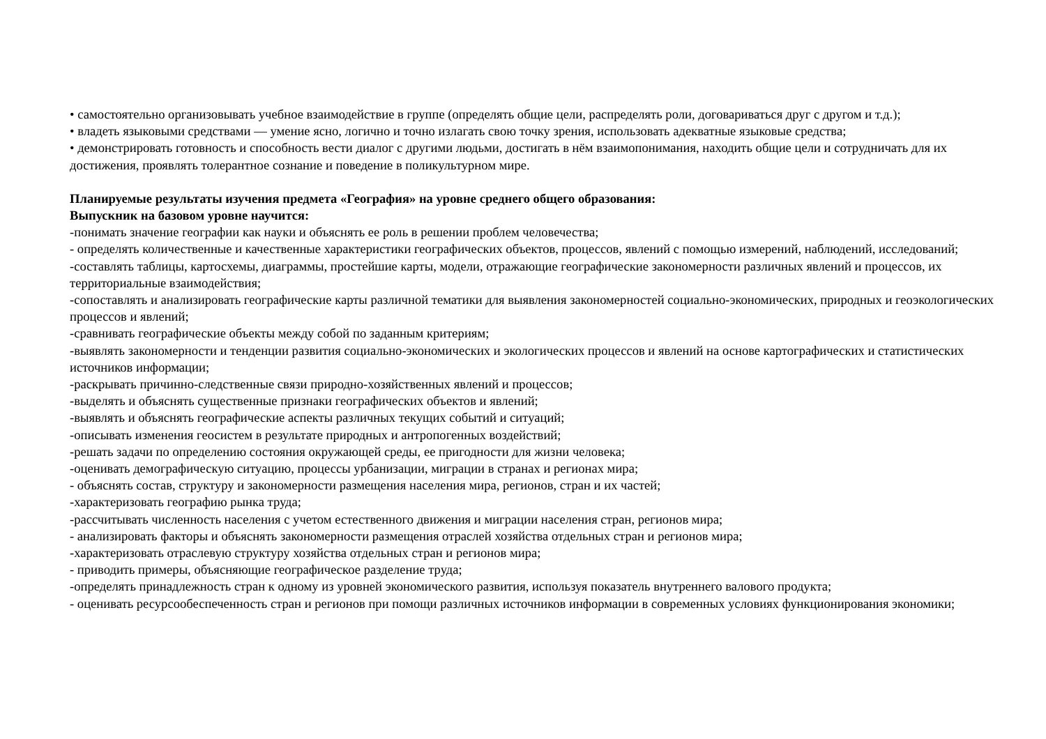• самостоятельно организовывать учебное взаимодействие в группе (определять общие цели, распределять роли, договариваться друг с другом и т.д.);
• владеть языковыми средствами — умение ясно, логично и точно излагать свою точку зрения, использовать адекватные языковые средства;
• демонстрировать готовность и способность вести диалог с другими людьми, достигать в нём взаимопонимания, находить общие цели и сотрудничать для их достижения, проявлять толерантное сознание и поведение в поликультурном мире.
Планируемые результаты изучения предмета «География» на уровне среднего общего образования:
Выпускник на базовом уровне научится:
-понимать значение географии как науки и объяснять ее роль в решении проблем человечества;
- определять количественные и качественные характеристики географических объектов, процессов, явлений с помощью измерений, наблюдений, исследований;
-составлять таблицы, картосхемы, диаграммы, простейшие карты, модели, отражающие географические закономерности различных явлений и процессов, их территориальные взаимодействия;
-сопоставлять и анализировать географические карты различной тематики для выявления закономерностей социально-экономических, природных и геоэкологических процессов и явлений;
-сравнивать географические объекты между собой по заданным критериям;
-выявлять закономерности и тенденции развития социально-экономических и экологических процессов и явлений на основе картографических и статистических источников информации;
-раскрывать причинно-следственные связи природно-хозяйственных явлений и процессов;
-выделять и объяснять существенные признаки географических объектов и явлений;
-выявлять и объяснять географические аспекты различных текущих событий и ситуаций;
-описывать изменения геосистем в результате природных и антропогенных воздействий;
-решать задачи по определению состояния окружающей среды, ее пригодности для жизни человека;
-оценивать демографическую ситуацию, процессы урбанизации, миграции в странах и регионах мира;
- объяснять состав, структуру и закономерности размещения населения мира, регионов, стран и их частей;
-характеризовать географию рынка труда;
-рассчитывать численность населения с учетом естественного движения и миграции населения стран, регионов мира;
- анализировать факторы и объяснять закономерности размещения отраслей хозяйства отдельных стран и регионов мира;
-характеризовать отраслевую структуру хозяйства отдельных стран и регионов мира;
- приводить примеры, объясняющие географическое разделение труда;
-определять принадлежность стран к одному из уровней экономического развития, используя показатель внутреннего валового продукта;
- оценивать ресурсообеспеченность стран и регионов при помощи различных источников информации в современных условиях функционирования экономики;